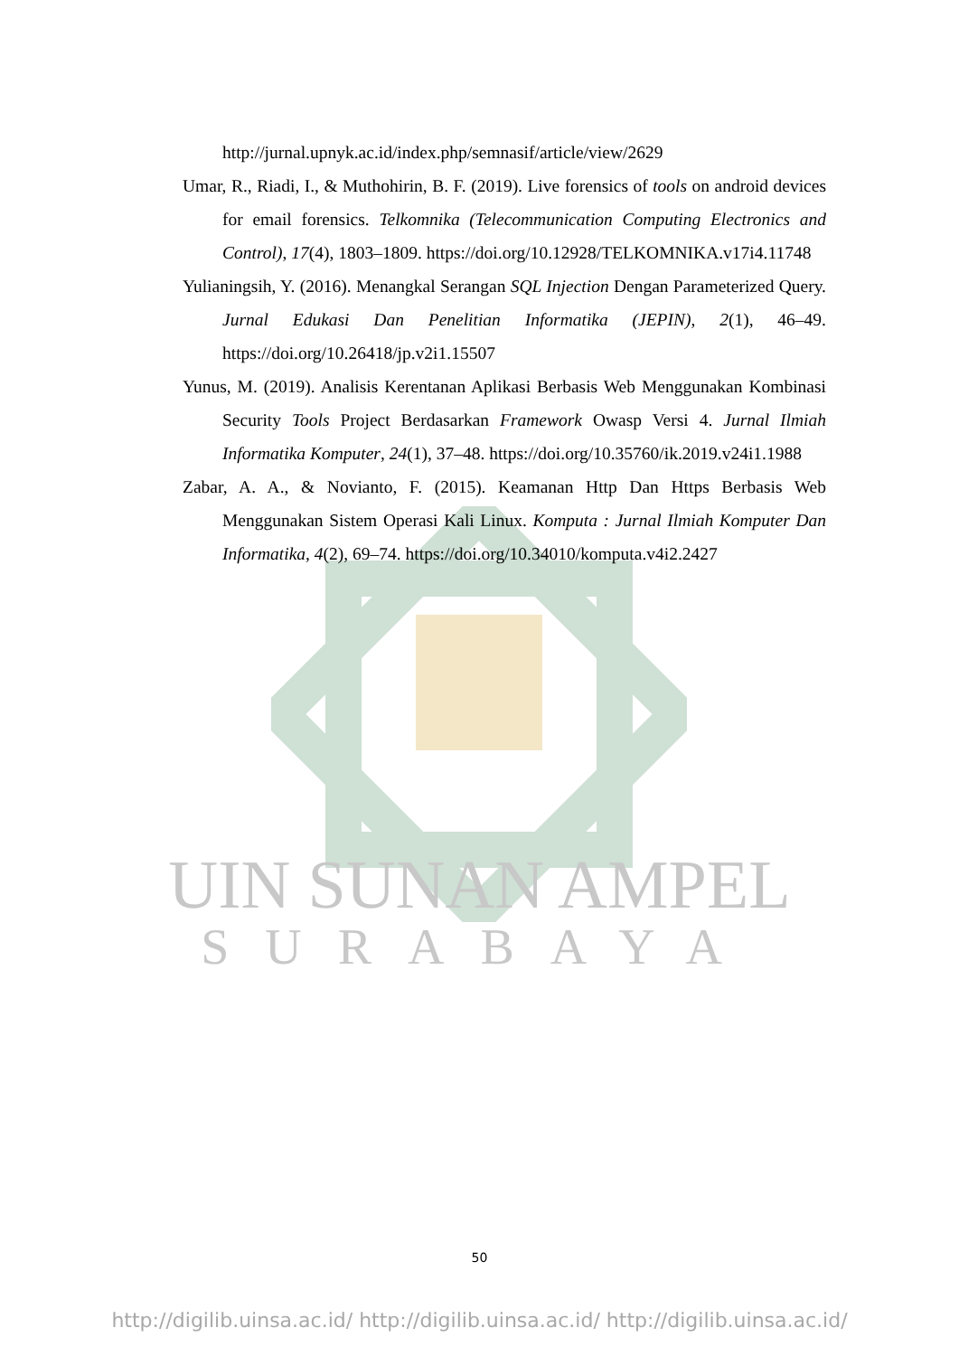UIN SUNAN AMPEL
SURABAYA
http://jurnal.upnyk.ac.id/index.php/semnasif/article/view/2629
Umar, R., Riadi, I., & Muthohirin, B. F. (2019). Live forensics of tools on android devices for email forensics. Telkomnika (Telecommunication Computing Electronics and Control), 17(4), 1803–1809. https://doi.org/10.12928/TELKOMNIKA.v17i4.11748
Yulianingsih, Y. (2016). Menangkal Serangan SQL Injection Dengan Parameterized Query. Jurnal Edukasi Dan Penelitian Informatika (JEPIN), 2(1), 46–49. https://doi.org/10.26418/jp.v2i1.15507
Yunus, M. (2019). Analisis Kerentanan Aplikasi Berbasis Web Menggunakan Kombinasi Security Tools Project Berdasarkan Framework Owasp Versi 4. Jurnal Ilmiah Informatika Komputer, 24(1), 37–48. https://doi.org/10.35760/ik.2019.v24i1.1988
Zabar, A. A., & Novianto, F. (2015). Keamanan Http Dan Https Berbasis Web Menggunakan Sistem Operasi Kali Linux. Komputa : Jurnal Ilmiah Komputer Dan Informatika, 4(2), 69–74. https://doi.org/10.34010/komputa.v4i2.2427
50
http://digilib.uinsa.ac.id/ http://digilib.uinsa.ac.id/ http://digilib.uinsa.ac.id/